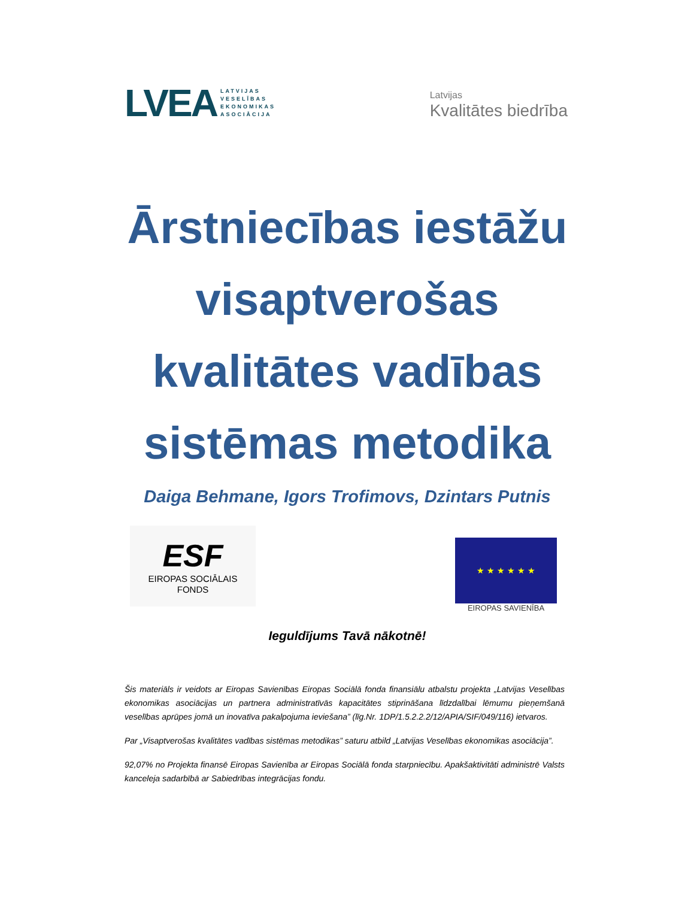LVEA LATVIJAS
VESELĪBAS
EKONOMIKAS
ASOCIĀCIJA
Latvijas
Kvalitātes biedrība
Ārstniecības iestāžu visaptverošas kvalitātes vadības sistēmas metodika
Daiga Behmane, Igors Trofimovs, Dzintars Putnis
ESF
EIROPAS SOCIĀLAIS
FONDS
★ ★ ★ ★ ★ ★
EIROPAS SAVIENĪBA
Ieguldījums Tavā nākotnē!
Šis materiāls ir veidots ar Eiropas Savienības Eiropas Sociālā fonda finansiālu atbalstu projekta „Latvijas Veselības ekonomikas asociācijas un partnera administratīvās kapacitātes stiprināšana līdzdalībai lēmumu pieņemšanā veselības aprūpes jomā un inovatīva pakalpojuma ieviešana” (līg.Nr. 1DP/1.5.2.2.2/12/APIA/SIF/049/116) ietvaros.
Par „Visaptverošas kvalitātes vadības sistēmas metodikas” saturu atbild „Latvijas Veselības ekonomikas asociācija”.
92,07% no Projekta finansē Eiropas Savienība ar Eiropas Sociālā fonda starpniecību. Apakšaktivitāti administrē Valsts kanceleja sadarbībā ar Sabiedrības integrācijas fondu.